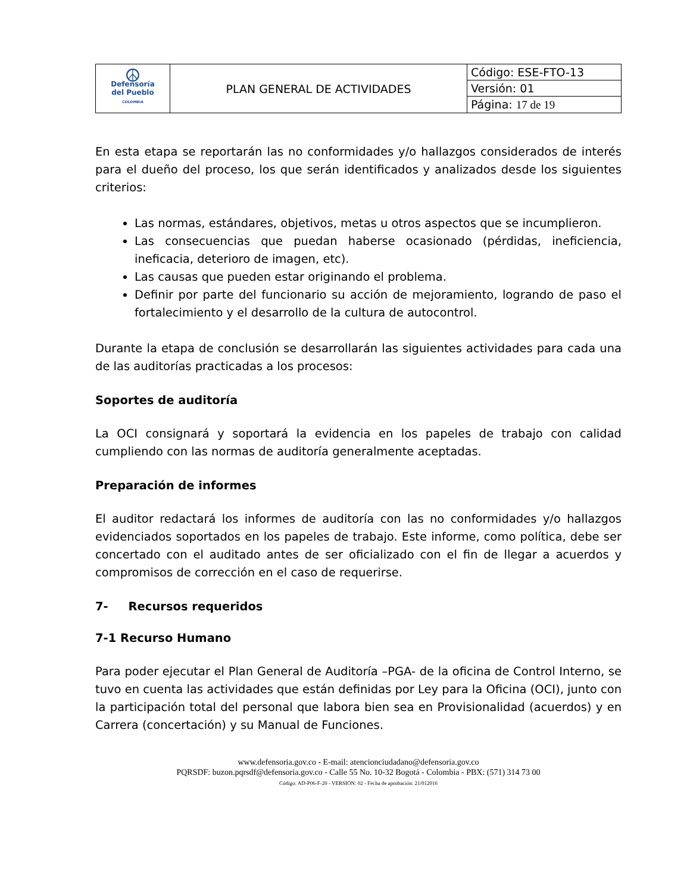| ☮ Defensoría del Pueblo COLOMBIA | PLAN GENERAL DE ACTIVIDADES | Código: ESE-FTO-13 |
| | | Versión: 01 |
| | | Página: 17 de 19 |
En esta etapa se reportarán las no conformidades y/o hallazgos considerados de interés para el dueño del proceso, los que serán identificados y analizados desde los siguientes criterios:
Las normas, estándares, objetivos, metas u otros aspectos que se incumplieron.
Las consecuencias que puedan haberse ocasionado (pérdidas, ineficiencia, ineficacia, deterioro de imagen, etc).
Las causas que pueden estar originando el problema.
Definir por parte del funcionario su acción de mejoramiento, logrando de paso el fortalecimiento y el desarrollo de la cultura de autocontrol.
Durante la etapa de conclusión se desarrollarán las siguientes actividades para cada una de las auditorías practicadas a los procesos:
Soportes de auditoría
La OCI consignará y soportará la evidencia en los papeles de trabajo con calidad cumpliendo con las normas de auditoría generalmente aceptadas.
Preparación de informes
El auditor redactará los informes de auditoría con las no conformidades y/o hallazgos evidenciados soportados en los papeles de trabajo. Este informe, como política, debe ser concertado con el auditado antes de ser oficializado con el fin de llegar a acuerdos y compromisos de corrección en el caso de requerirse.
7- Recursos requeridos
7-1 Recurso Humano
Para poder ejecutar el Plan General de Auditoría –PGA- de la oficina de Control Interno, se tuvo en cuenta las actividades que están definidas por Ley para la Oficina (OCI), junto con la participación total del personal que labora bien sea en Provisionalidad (acuerdos) y en Carrera (concertación) y su Manual de Funciones.
www.defensoria.gov.co - E-mail: atencionciudadano@defensoria.gov.co
PQRSDF: buzon.pqrsdf@defensoria.gov.co - Calle 55 No. 10-32 Bogotá - Colombia - PBX: (571) 314 73 00
Código: AD-P06-F-20 - VERSIÓN: 02 - Fecha de aprobación: 21/012016